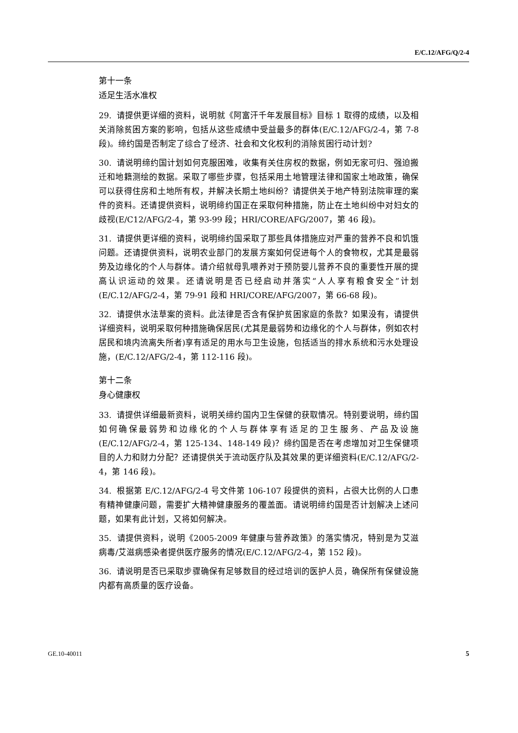E/C.12/AFG/Q/2-4
第十一条
适足生活水准权
29. 请提供更详细的资料，说明就《阿富汗千年发展目标》目标 1 取得的成绩，以及相关消除贫困方案的影响，包括从这些成绩中受益最多的群体(E/C.12/AFG/2-4，第 7-8 段)。缔约国是否制定了综合了经济、社会和文化权利的消除贫困行动计划?
30. 请说明缔约国计划如何克服困难，收集有关住房权的数据，例如无家可归、强迫搬迁和地籍测绘的数据。采取了哪些步骤，包括采用土地管理法律和国家土地政策，确保可以获得住房和土地所有权，并解决长期土地纠纷？请提供关于地产特别法院审理的案件的资料。还请提供资料，说明缔约国正在采取何种措施，防止在土地纠纷中对妇女的歧视(E/C12/AFG/2-4，第 93-99 段；HRI/CORE/AFG/2007，第 46 段)。
31. 请提供更详细的资料，说明缔约国采取了那些具体措施应对严重的营养不良和饥饿问题。还请提供资料，说明农业部门的发展方案如何促进每个人的食物权，尤其是最弱势及边缘化的个人与群体。请介绍就母乳喂养对于预防婴儿营养不良的重要性开展的提高认识运动的效果。还请说明是否已经启动并落实“人人享有粮食安全”计划(E/C.12/AFG/2-4，第 79-91 段和 HRI/CORE/AFG/2007，第 66-68 段)。
32. 请提供水法草案的资料。此法律是否含有保护贫困家庭的条款？如果没有，请提供详细资料，说明采取何种措施确保居民(尤其是最弱势和边缘化的个人与群体，例如农村居民和境内流离失所者)享有适足的用水与卫生设施，包括适当的排水系统和污水处理设施，(E/C.12/AFG/2-4，第 112-116 段)。
第十二条
身心健康权
33. 请提供详细最新资料，说明关缔约国内卫生保健的获取情况。特别要说明，缔约国如何确保最弱势和边缘化的个人与群体享有适足的卫生服务、产品及设施(E/C.12/AFG/2-4，第 125-134、148-149 段)？缔约国是否在考虑增加对卫生保健项目的人力和财力分配？还请提供关于流动医疗队及其效果的更详细资料(E/C.12/AFG/2-4，第 146 段)。
34. 根据第 E/C.12/AFG/2-4 号文件第 106-107 段提供的资料，占很大比例的人口患有精神健康问题，需要扩大精神健康服务的覆盖面。请说明缔约国是否计划解决上述问题，如果有此计划，又将如何解决。
35. 请提供资料，说明《2005-2009 年健康与营养政策》的落实情况，特别是为艾滋病毒/艾滋病感染者提供医疗服务的情况(E/C.12/AFG/2-4，第 152 段)。
36. 请说明是否已采取步骤确保有足够数目的经过培训的医护人员，确保所有保健设施内都有高质量的医疗设备。
GE.10-40011 5